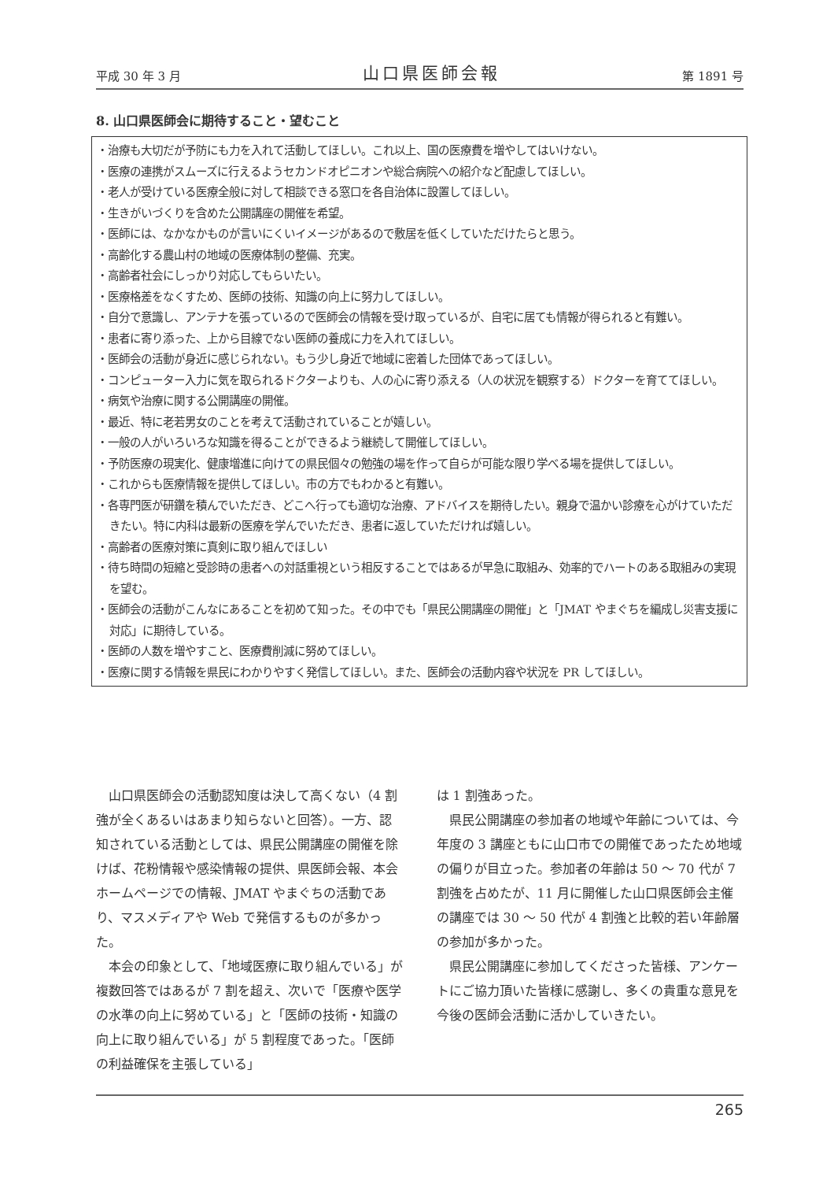平成 30 年 3 月 山口県医師会報 第 1891 号
8. 山口県医師会に期待すること・望むこと
・治療も大切だが予防にも力を入れて活動してほしい。これ以上、国の医療費を増やしてはいけない。
・医療の連携がスムーズに行えるようセカンドオピニオンや総合病院への紹介など配慮してほしい。
・老人が受けている医療全般に対して相談できる窓口を各自治体に設置してほしい。
・生きがいづくりを含めた公開講座の開催を希望。
・医師には、なかなかものが言いにくいイメージがあるので敷居を低くしていただけたらと思う。
・高齢化する農山村の地域の医療体制の整備、充実。
・高齢者社会にしっかり対応してもらいたい。
・医療格差をなくすため、医師の技術、知識の向上に努力してほしい。
・自分で意識し、アンテナを張っているので医師会の情報を受け取っているが、自宅に居ても情報が得られると有難い。
・患者に寄り添った、上から目線でない医師の養成に力を入れてほしい。
・医師会の活動が身近に感じられない。もう少し身近で地域に密着した団体であってほしい。
・コンピューター入力に気を取られるドクターよりも、人の心に寄り添える（人の状況を観察する）ドクターを育ててほしい。
・病気や治療に関する公開講座の開催。
・最近、特に老若男女のことを考えて活動されていることが嬉しい。
・一般の人がいろいろな知識を得ることができるよう継続して開催してほしい。
・予防医療の現実化、健康増進に向けての県民個々の勉強の場を作って自らが可能な限り学べる場を提供してほしい。
・これからも医療情報を提供してほしい。市の方でもわかると有難い。
・各専門医が研鑽を積んでいただき、どこへ行っても適切な治療、アドバイスを期待したい。親身で温かい診療を心がけていただきたい。特に内科は最新の医療を学んでいただき、患者に返していただければ嬉しい。
・高齢者の医療対策に真剣に取り組んでほしい
・待ち時間の短縮と受診時の患者への対話重視という相反することではあるが早急に取組み、効率的でハートのある取組みの実現を望む。
・医師会の活動がこんなにあることを初めて知った。その中でも「県民公開講座の開催」と「JMAT やまぐちを編成し災害支援に対応」に期待している。
・医師の人数を増やすこと、医療費削減に努めてほしい。
・医療に関する情報を県民にわかりやすく発信してほしい。また、医師会の活動内容や状況を PR してほしい。
山口県医師会の活動認知度は決して高くない（4 割強が全くあるいはあまり知らないと回答）。一方、認知されている活動としては、県民公開講座の開催を除けば、花粉情報や感染情報の提供、県医師会報、本会ホームページでの情報、JMAT やまぐちの活動であり、マスメディアや Web で発信するものが多かった。
本会の印象として、「地域医療に取り組んでいる」が複数回答ではあるが 7 割を超え、次いで「医療や医学の水準の向上に努めている」と「医師の技術・知識の向上に取り組んでいる」が 5 割程度であった。「医師の利益確保を主張している」
は 1 割強あった。
県民公開講座の参加者の地域や年齢については、今年度の 3 講座ともに山口市での開催であったため地域の偏りが目立った。参加者の年齢は 50 ～ 70 代が 7 割強を占めたが、11 月に開催した山口県医師会主催の講座では 30 ～ 50 代が 4 割強と比較的若い年齢層の参加が多かった。
県民公開講座に参加してくださった皆様、アンケートにご協力頂いた皆様に感謝し、多くの貴重な意見を今後の医師会活動に活かしていきたい。
265